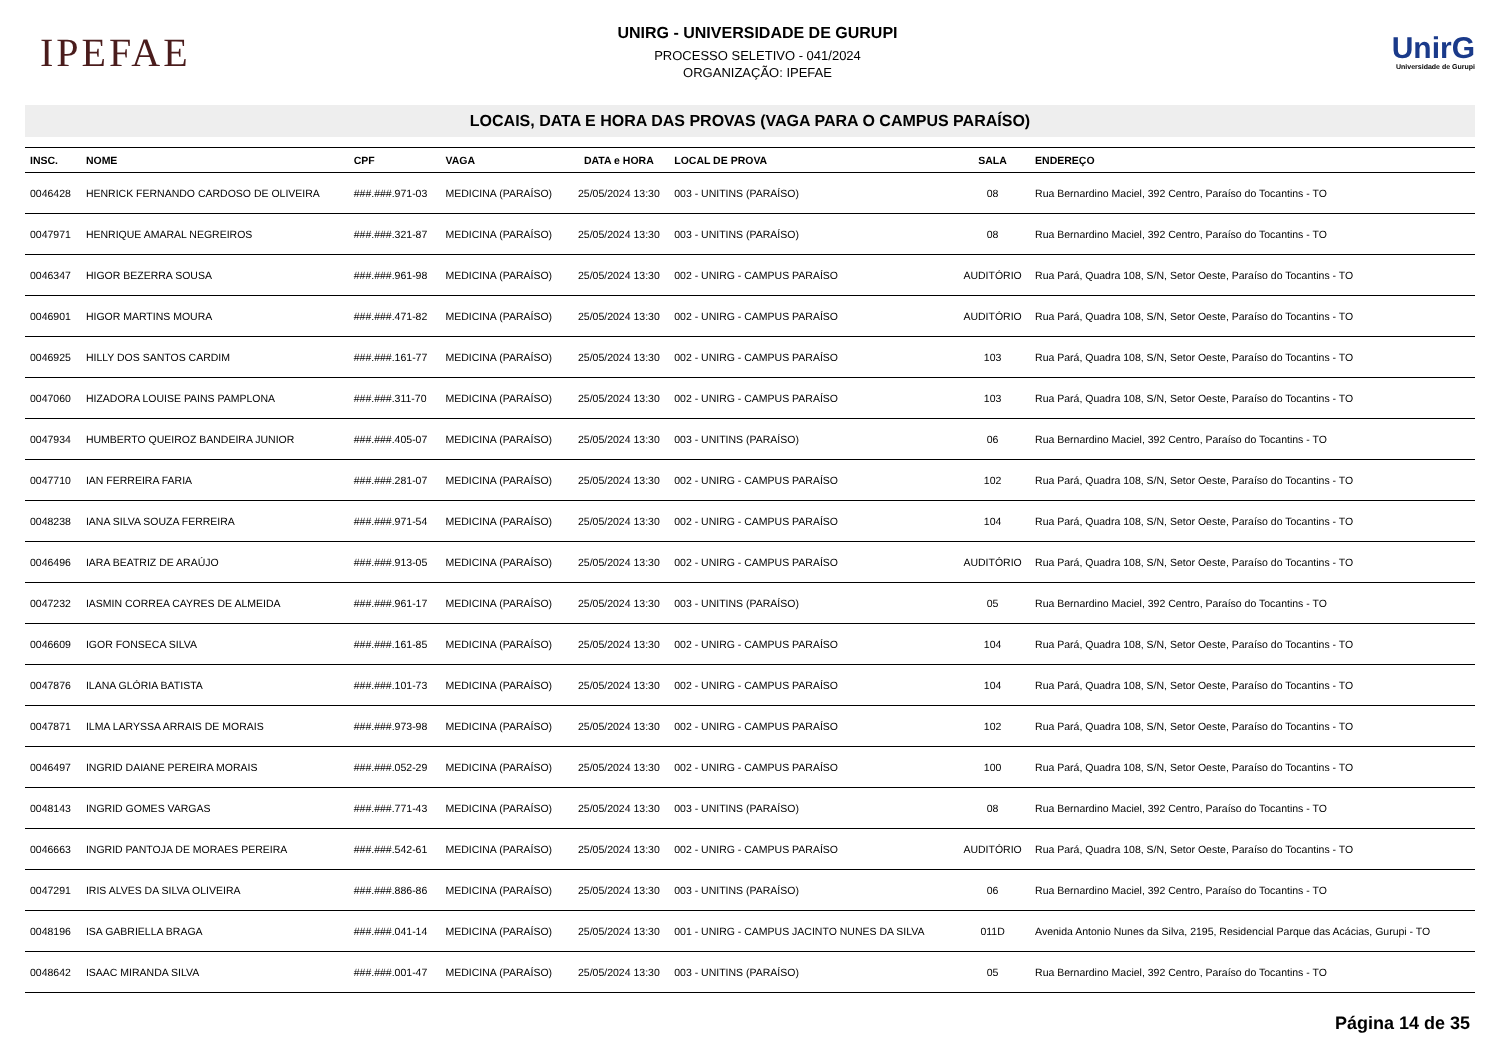IPEFAE
UNIRG - UNIVERSIDADE DE GURUPI
PROCESSO SELETIVO - 041/2024
ORGANIZAÇÃO: IPEFAE
UnirG
Universidade de Gurupi
LOCAIS, DATA E HORA DAS PROVAS (VAGA PARA O CAMPUS PARAÍSO)
| INSC. | NOME | CPF | VAGA | DATA e HORA | LOCAL DE PROVA | SALA | ENDEREÇO |
| --- | --- | --- | --- | --- | --- | --- | --- |
| 0046428 | HENRICK FERNANDO CARDOSO DE OLIVEIRA | ###.###.971-03 | MEDICINA (PARAÍSO) | 25/05/2024 13:30 | 003 - UNITINS (PARAÍSO) | 08 | Rua Bernardino Maciel, 392 Centro, Paraíso do Tocantins - TO |
| 0047971 | HENRIQUE AMARAL NEGREIROS | ###.###.321-87 | MEDICINA (PARAÍSO) | 25/05/2024 13:30 | 003 - UNITINS (PARAÍSO) | 08 | Rua Bernardino Maciel, 392 Centro, Paraíso do Tocantins - TO |
| 0046347 | HIGOR BEZERRA SOUSA | ###.###.961-98 | MEDICINA (PARAÍSO) | 25/05/2024 13:30 | 002 - UNIRG - CAMPUS PARAÍSO | AUDITÓRIO | Rua Pará, Quadra 108, S/N, Setor Oeste, Paraíso do Tocantins - TO |
| 0046901 | HIGOR MARTINS MOURA | ###.###.471-82 | MEDICINA (PARAÍSO) | 25/05/2024 13:30 | 002 - UNIRG - CAMPUS PARAÍSO | AUDITÓRIO | Rua Pará, Quadra 108, S/N, Setor Oeste, Paraíso do Tocantins - TO |
| 0046925 | HILLY DOS SANTOS CARDIM | ###.###.161-77 | MEDICINA (PARAÍSO) | 25/05/2024 13:30 | 002 - UNIRG - CAMPUS PARAÍSO | 103 | Rua Pará, Quadra 108, S/N, Setor Oeste, Paraíso do Tocantins - TO |
| 0047060 | HIZADORA LOUISE PAINS PAMPLONA | ###.###.311-70 | MEDICINA (PARAÍSO) | 25/05/2024 13:30 | 002 - UNIRG - CAMPUS PARAÍSO | 103 | Rua Pará, Quadra 108, S/N, Setor Oeste, Paraíso do Tocantins - TO |
| 0047934 | HUMBERTO QUEIROZ BANDEIRA JUNIOR | ###.###.405-07 | MEDICINA (PARAÍSO) | 25/05/2024 13:30 | 003 - UNITINS (PARAÍSO) | 06 | Rua Bernardino Maciel, 392 Centro, Paraíso do Tocantins - TO |
| 0047710 | IAN FERREIRA FARIA | ###.###.281-07 | MEDICINA (PARAÍSO) | 25/05/2024 13:30 | 002 - UNIRG - CAMPUS PARAÍSO | 102 | Rua Pará, Quadra 108, S/N, Setor Oeste, Paraíso do Tocantins - TO |
| 0048238 | IANA SILVA SOUZA FERREIRA | ###.###.971-54 | MEDICINA (PARAÍSO) | 25/05/2024 13:30 | 002 - UNIRG - CAMPUS PARAÍSO | 104 | Rua Pará, Quadra 108, S/N, Setor Oeste, Paraíso do Tocantins - TO |
| 0046496 | IARA BEATRIZ DE ARAÚJO | ###.###.913-05 | MEDICINA (PARAÍSO) | 25/05/2024 13:30 | 002 - UNIRG - CAMPUS PARAÍSO | AUDITÓRIO | Rua Pará, Quadra 108, S/N, Setor Oeste, Paraíso do Tocantins - TO |
| 0047232 | IASMIN CORREA CAYRES DE ALMEIDA | ###.###.961-17 | MEDICINA (PARAÍSO) | 25/05/2024 13:30 | 003 - UNITINS (PARAÍSO) | 05 | Rua Bernardino Maciel, 392 Centro, Paraíso do Tocantins - TO |
| 0046609 | IGOR FONSECA SILVA | ###.###.161-85 | MEDICINA (PARAÍSO) | 25/05/2024 13:30 | 002 - UNIRG - CAMPUS PARAÍSO | 104 | Rua Pará, Quadra 108, S/N, Setor Oeste, Paraíso do Tocantins - TO |
| 0047876 | ILANA GLÓRIA BATISTA | ###.###.101-73 | MEDICINA (PARAÍSO) | 25/05/2024 13:30 | 002 - UNIRG - CAMPUS PARAÍSO | 104 | Rua Pará, Quadra 108, S/N, Setor Oeste, Paraíso do Tocantins - TO |
| 0047871 | ILMA LARYSSA ARRAIS DE MORAIS | ###.###.973-98 | MEDICINA (PARAÍSO) | 25/05/2024 13:30 | 002 - UNIRG - CAMPUS PARAÍSO | 102 | Rua Pará, Quadra 108, S/N, Setor Oeste, Paraíso do Tocantins - TO |
| 0046497 | INGRID DAIANE PEREIRA MORAIS | ###.###.052-29 | MEDICINA (PARAÍSO) | 25/05/2024 13:30 | 002 - UNIRG - CAMPUS PARAÍSO | 100 | Rua Pará, Quadra 108, S/N, Setor Oeste, Paraíso do Tocantins - TO |
| 0048143 | INGRID GOMES VARGAS | ###.###.771-43 | MEDICINA (PARAÍSO) | 25/05/2024 13:30 | 003 - UNITINS (PARAÍSO) | 08 | Rua Bernardino Maciel, 392 Centro, Paraíso do Tocantins - TO |
| 0046663 | INGRID PANTOJA DE MORAES PEREIRA | ###.###.542-61 | MEDICINA (PARAÍSO) | 25/05/2024 13:30 | 002 - UNIRG - CAMPUS PARAÍSO | AUDITÓRIO | Rua Pará, Quadra 108, S/N, Setor Oeste, Paraíso do Tocantins - TO |
| 0047291 | IRIS ALVES DA SILVA OLIVEIRA | ###.###.886-86 | MEDICINA (PARAÍSO) | 25/05/2024 13:30 | 003 - UNITINS (PARAÍSO) | 06 | Rua Bernardino Maciel, 392 Centro, Paraíso do Tocantins - TO |
| 0048196 | ISA GABRIELLA BRAGA | ###.###.041-14 | MEDICINA (PARAÍSO) | 25/05/2024 13:30 | 001 - UNIRG - CAMPUS JACINTO NUNES DA SILVA | 011D | Avenida Antonio Nunes da Silva, 2195, Residencial Parque das Acácias, Gurupi - TO |
| 0048642 | ISAAC MIRANDA SILVA | ###.###.001-47 | MEDICINA (PARAÍSO) | 25/05/2024 13:30 | 003 - UNITINS (PARAÍSO) | 05 | Rua Bernardino Maciel, 392 Centro, Paraíso do Tocantins - TO |
Página 14 de 35